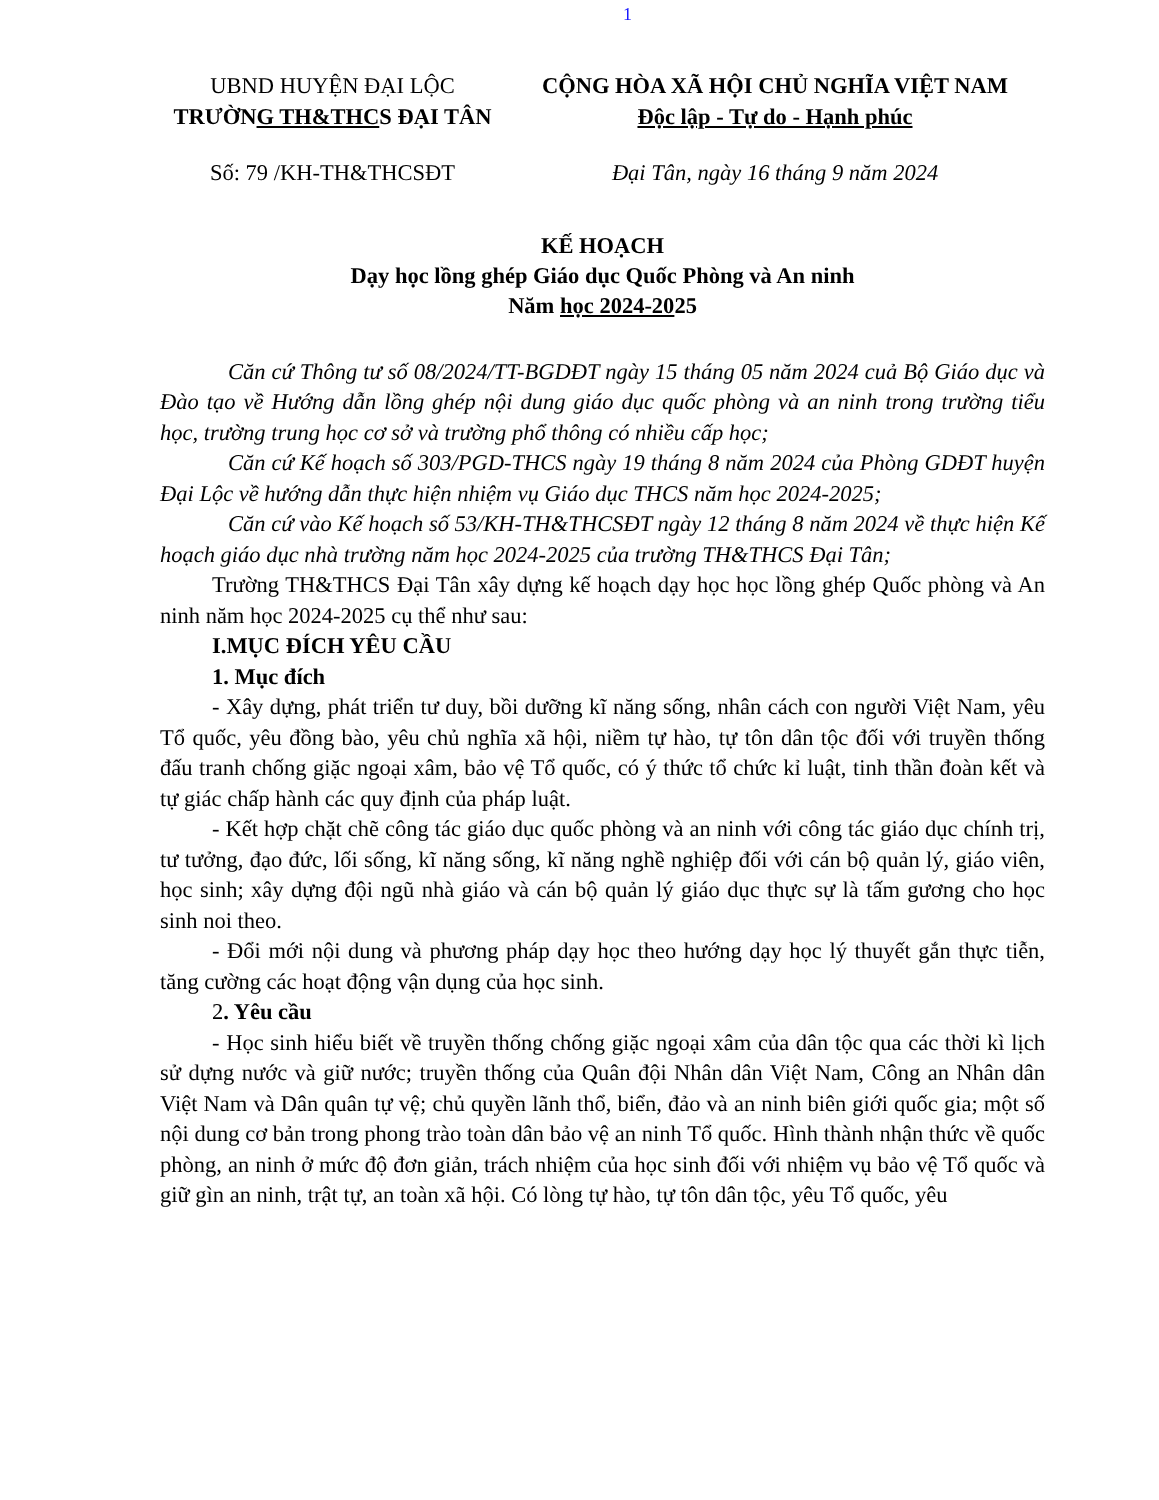1
UBND HUYỆN ĐẠI LỘC
TRƯỜNG TH&THCS ĐẠI TÂN
CỘNG HÒA XÃ HỘI CHỦ NGHĨA VIỆT NAM
Độc lập - Tự do - Hạnh phúc
Số: 79 /KH-TH&THCSĐT Đại Tân, ngày 16 tháng 9 năm 2024
KẾ HOẠCH
Dạy học lồng ghép Giáo dục Quốc Phòng và An ninh
Năm học 2024-2025
Căn cứ Thông tư số 08/2024/TT-BGDĐT ngày 15 tháng 05 năm 2024 cuả Bộ Giáo dục và Đào tạo về Hướng dẫn lồng ghép nội dung giáo dục quốc phòng và an ninh trong trường tiểu học, trường trung học cơ sở và trường phổ thông có nhiều cấp học;
Căn cứ Kế hoạch số 303/PGD-THCS ngày 19 tháng 8 năm 2024 của Phòng GDĐT huyện Đại Lộc về hướng dẫn thực hiện nhiệm vụ Giáo dục THCS năm học 2024-2025;
Căn cứ vào Kế hoạch số 53/KH-TH&THCSĐT ngày 12 tháng 8 năm 2024 về thực hiện Kế hoạch giáo dục nhà trường năm học 2024-2025 của trường TH&THCS Đại Tân;
Trường TH&THCS Đại Tân xây dựng kế hoạch dạy học học lồng ghép Quốc phòng và An ninh năm học 2024-2025 cụ thể như sau:
I.MỤC ĐÍCH YÊU CẦU
1. Mục đích
- Xây dựng, phát triển tư duy, bồi dưỡng kĩ năng sống, nhân cách con người Việt Nam, yêu Tổ quốc, yêu đồng bào, yêu chủ nghĩa xã hội, niềm tự hào, tự tôn dân tộc đối với truyền thống đấu tranh chống giặc ngoại xâm, bảo vệ Tổ quốc, có ý thức tổ chức kỉ luật, tinh thần đoàn kết và tự giác chấp hành các quy định của pháp luật.
- Kết hợp chặt chẽ công tác giáo dục quốc phòng và an ninh với công tác giáo dục chính trị, tư tưởng, đạo đức, lối sống, kĩ năng sống, kĩ năng nghề nghiệp đối với cán bộ quản lý, giáo viên, học sinh; xây dựng đội ngũ nhà giáo và cán bộ quản lý giáo dục thực sự là tấm gương cho học sinh noi theo.
- Đổi mới nội dung và phương pháp dạy học theo hướng dạy học lý thuyết gắn thực tiễn, tăng cường các hoạt động vận dụng của học sinh.
2. Yêu cầu
- Học sinh hiểu biết về truyền thống chống giặc ngoại xâm của dân tộc qua các thời kì lịch sử dựng nước và giữ nước; truyền thống của Quân đội Nhân dân Việt Nam, Công an Nhân dân Việt Nam và Dân quân tự vệ; chủ quyền lãnh thổ, biển, đảo và an ninh biên giới quốc gia; một số nội dung cơ bản trong phong trào toàn dân bảo vệ an ninh Tổ quốc. Hình thành nhận thức về quốc phòng, an ninh ở mức độ đơn giản, trách nhiệm của học sinh đối với nhiệm vụ bảo vệ Tổ quốc và giữ gìn an ninh, trật tự, an toàn xã hội. Có lòng tự hào, tự tôn dân tộc, yêu Tổ quốc, yêu